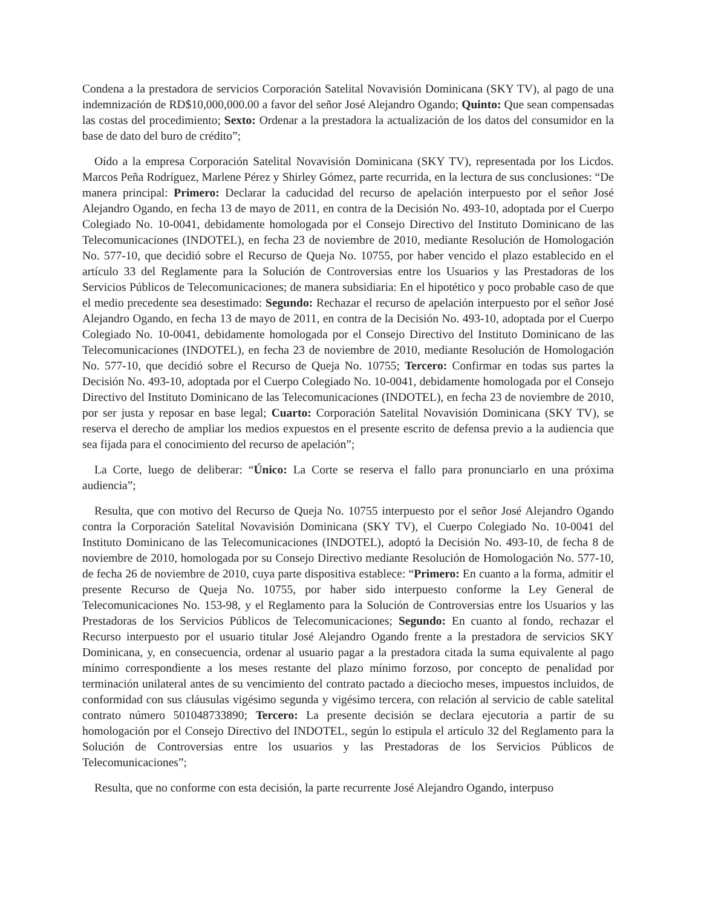Condena a la prestadora de servicios Corporación Satelital Novavisión Dominicana (SKY TV), al pago de una indemnización de RD$10,000,000.00 a favor del señor José Alejandro Ogando; Quinto: Que sean compensadas las costas del procedimiento; Sexto: Ordenar a la prestadora la actualización de los datos del consumidor en la base de dato del buro de crédito”;
Oído a la empresa Corporación Satelital Novavisión Dominicana (SKY TV), representada por los Licdos. Marcos Peña Rodríguez, Marlene Pérez y Shirley Gómez, parte recurrida, en la lectura de sus conclusiones: “De manera principal: Primero: Declarar la caducidad del recurso de apelación interpuesto por el señor José Alejandro Ogando, en fecha 13 de mayo de 2011, en contra de la Decisión No. 493-10, adoptada por el Cuerpo Colegiado No. 10-0041, debidamente homologada por el Consejo Directivo del Instituto Dominicano de las Telecomunicaciones (INDOTEL), en fecha 23 de noviembre de 2010, mediante Resolución de Homologación No. 577-10, que decidió sobre el Recurso de Queja No. 10755, por haber vencido el plazo establecido en el artículo 33 del Reglamente para la Solución de Controversias entre los Usuarios y las Prestadoras de los Servicios Públicos de Telecomunicaciones; de manera subsidiaria: En el hipotético y poco probable caso de que el medio precedente sea desestimado: Segundo: Rechazar el recurso de apelación interpuesto por el señor José Alejandro Ogando, en fecha 13 de mayo de 2011, en contra de la Decisión No. 493-10, adoptada por el Cuerpo Colegiado No. 10-0041, debidamente homologada por el Consejo Directivo del Instituto Dominicano de las Telecomunicaciones (INDOTEL), en fecha 23 de noviembre de 2010, mediante Resolución de Homologación No. 577-10, que decidió sobre el Recurso de Queja No. 10755; Tercero: Confirmar en todas sus partes la Decisión No. 493-10, adoptada por el Cuerpo Colegiado No. 10-0041, debidamente homologada por el Consejo Directivo del Instituto Dominicano de las Telecomunicaciones (INDOTEL), en fecha 23 de noviembre de 2010, por ser justa y reposar en base legal; Cuarto: Corporación Satelital Novavisión Dominicana (SKY TV), se reserva el derecho de ampliar los medios expuestos en el presente escrito de defensa previo a la audiencia que sea fijada para el conocimiento del recurso de apelación”;
La Corte, luego de deliberar: “Único: La Corte se reserva el fallo para pronunciarlo en una próxima audiencia”;
Resulta, que con motivo del Recurso de Queja No. 10755 interpuesto por el señor José Alejandro Ogando contra la Corporación Satelital Novavisión Dominicana (SKY TV), el Cuerpo Colegiado No. 10-0041 del Instituto Dominicano de las Telecomunicaciones (INDOTEL), adoptó la Decisión No. 493-10, de fecha 8 de noviembre de 2010, homologada por su Consejo Directivo mediante Resolución de Homologación No. 577-10, de fecha 26 de noviembre de 2010, cuya parte dispositiva establece: “Primero: En cuanto a la forma, admitir el presente Recurso de Queja No. 10755, por haber sido interpuesto conforme la Ley General de Telecomunicaciones No. 153-98, y el Reglamento para la Solución de Controversias entre los Usuarios y las Prestadoras de los Servicios Públicos de Telecomunicaciones; Segundo: En cuanto al fondo, rechazar el Recurso interpuesto por el usuario titular José Alejandro Ogando frente a la prestadora de servicios SKY Dominicana, y, en consecuencia, ordenar al usuario pagar a la prestadora citada la suma equivalente al pago mínimo correspondiente a los meses restante del plazo mínimo forzoso, por concepto de penalidad por terminación unilateral antes de su vencimiento del contrato pactado a dieciocho meses, impuestos incluidos, de conformidad con sus cláusulas vigésimo segunda y vigésimo tercera, con relación al servicio de cable satelital contrato número 501048733890; Tercero: La presente decisión se declara ejecutoria a partir de su homologación por el Consejo Directivo del INDOTEL, según lo estipula el artículo 32 del Reglamento para la Solución de Controversias entre los usuarios y las Prestadoras de los Servicios Públicos de Telecomunicaciones”;
Resulta, que no conforme con esta decisión, la parte recurrente José Alejandro Ogando, interpuso